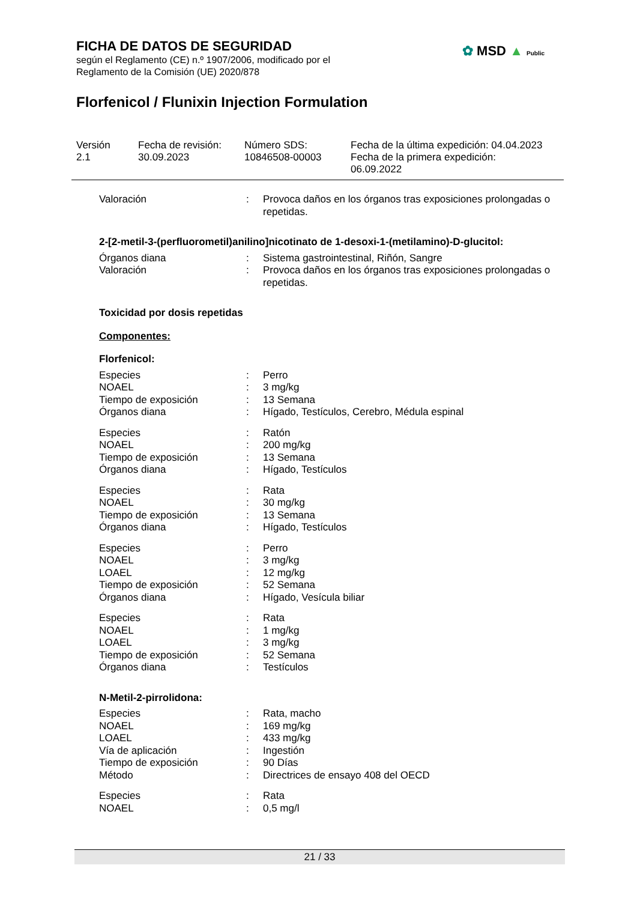FICHA DE DATOS DE SEGURIDAD
según el Reglamento (CE) n.º 1907/2006, modificado por el
Reglamento de la Comisión (UE) 2020/878
✿ MSD ▲ Public
Florfenicol / Flunixin Injection Formulation
Versión
2.1
Fecha de revisión:
30.09.2023
Número SDS:
10846508-00003
Fecha de la última expedición: 04.04.2023
Fecha de la primera expedición:
06.09.2022
Valoración : Provoca daños en los órganos tras exposiciones prolongadas o repetidas.
2-[2-metil-3-(perfluorometil)anilino]nicotinato de 1-desoxi-1-(metilamino)-D-glucitol:
Órganos diana : Sistema gastrointestinal, Riñón, Sangre
Valoración : Provoca daños en los órganos tras exposiciones prolongadas o repetidas.
Toxicidad por dosis repetidas
Componentes:
Florfenicol:
Especies : Perro
NOAEL : 3 mg/kg
Tiempo de exposición : 13 Semana
Órganos diana : Hígado, Testículos, Cerebro, Médula espinal
Especies : Ratón
NOAEL : 200 mg/kg
Tiempo de exposición : 13 Semana
Órganos diana : Hígado, Testículos
Especies : Rata
NOAEL : 30 mg/kg
Tiempo de exposición : 13 Semana
Órganos diana : Hígado, Testículos
Especies : Perro
NOAEL : 3 mg/kg
LOAEL : 12 mg/kg
Tiempo de exposición : 52 Semana
Órganos diana : Hígado, Vesícula biliar
Especies : Rata
NOAEL : 1 mg/kg
LOAEL : 3 mg/kg
Tiempo de exposición : 52 Semana
Órganos diana : Testículos
N-Metil-2-pirrolidona:
Especies : Rata, macho
NOAEL : 169 mg/kg
LOAEL : 433 mg/kg
Vía de aplicación : Ingestión
Tiempo de exposición : 90 Días
Método : Directrices de ensayo 408 del OECD
Especies : Rata
NOAEL : 0,5 mg/l
21 / 33